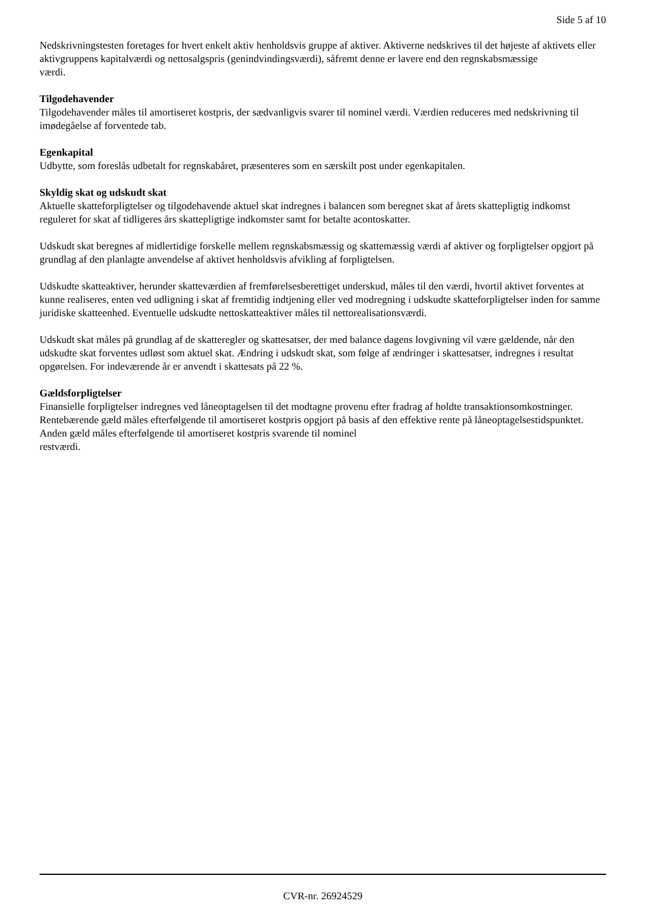Side 5 af 10
Nedskrivningstesten foretages for hvert enkelt aktiv henholdsvis gruppe af aktiver. Aktiverne nedskrives til det højeste af aktivets eller aktivgruppens kapitalværdi og nettosalgspris (genindvindingsværdi), såfremt denne er lavere end den regnskabsmæssige
værdi.
Tilgodehavender
Tilgodehavender måles til amortiseret kostpris, der sædvanligvis svarer til nominel værdi. Værdien reduceres med nedskrivning til imødegåelse af forventede tab.
Egenkapital
Udbytte, som foreslås udbetalt for regnskabåret, præsenteres som en særskilt post under egenkapitalen.
Skyldig skat og udskudt skat
Aktuelle skatteforpligtelser og tilgodehavende aktuel skat indregnes i balancen som beregnet skat af årets skattepligtig indkomst reguleret for skat af tidligeres års skattepligtige indkomster samt for betalte acontoskatter.
Udskudt skat beregnes af midlertidige forskelle mellem regnskabsmæssig og skattemæssig værdi af aktiver og forpligtelser opgjort på grundlag af den planlagte anvendelse af aktivet henholdsvis afvikling af forpligtelsen.
Udskudte skatteaktiver, herunder skatteværdien af fremførelsesberettiget underskud, måles til den værdi, hvortil aktivet forventes at kunne realiseres, enten ved udligning i skat af fremtidig indtjening eller ved modregning i udskudte skatteforpligtelser inden for samme juridiske skatteenhed. Eventuelle udskudte nettoskatteaktiver måles til nettorealisationsværdi.
Udskudt skat måles på grundlag af de skatteregler og skattesatser, der med balance dagens lovgivning vil være gældende, når den udskudte skat forventes udløst som aktuel skat. Ændring i udskudt skat, som følge af ændringer i skattesatser, indregnes i resultat opgørelsen. For indeværende år er anvendt i skattesats på 22 %.
Gældsforpligtelser
Finansielle forpligtelser indregnes ved låneoptagelsen til det modtagne provenu efter fradrag af holdte transaktionsomkostninger. Rentebærende gæld måles efterfølgende til amortiseret kostpris opgjort på basis af den effektive rente på låneoptagelsestidspunktet. Anden gæld måles efterfølgende til amortiseret kostpris svarende til nominel
restværdi.
CVR-nr. 26924529